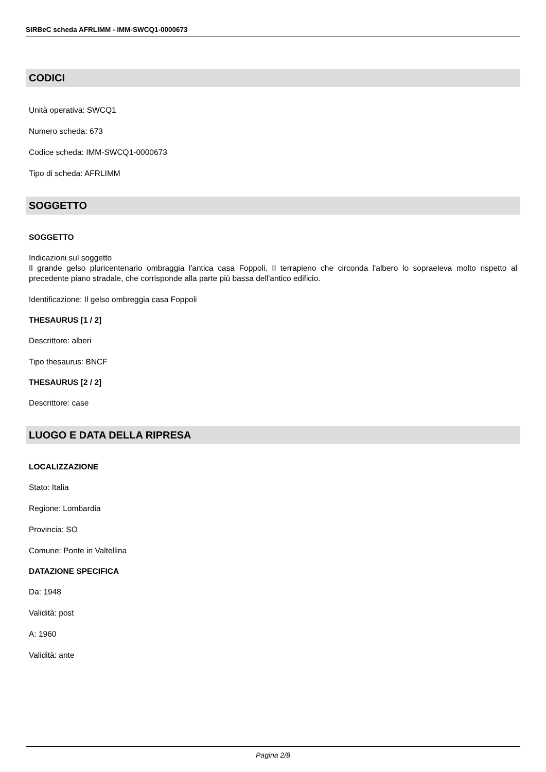SIRBeC scheda AFRLIMM - IMM-SWCQ1-0000673
CODICI
Unità operativa: SWCQ1
Numero scheda: 673
Codice scheda: IMM-SWCQ1-0000673
Tipo di scheda: AFRLIMM
SOGGETTO
SOGGETTO
Indicazioni sul soggetto
Il grande gelso pluricentenario ombraggia l'antica casa Foppoli. Il terrapieno che circonda l'albero lo sopraeleva molto rispetto al precedente piano stradale, che corrisponde alla parte più bassa dell'antico edificio.
Identificazione: Il gelso ombreggia casa Foppoli
THESAURUS [1 / 2]
Descrittore: alberi
Tipo thesaurus: BNCF
THESAURUS [2 / 2]
Descrittore: case
LUOGO E DATA DELLA RIPRESA
LOCALIZZAZIONE
Stato: Italia
Regione: Lombardia
Provincia: SO
Comune: Ponte in Valtellina
DATAZIONE SPECIFICA
Da: 1948
Validità: post
A: 1960
Validità: ante
Pagina 2/8